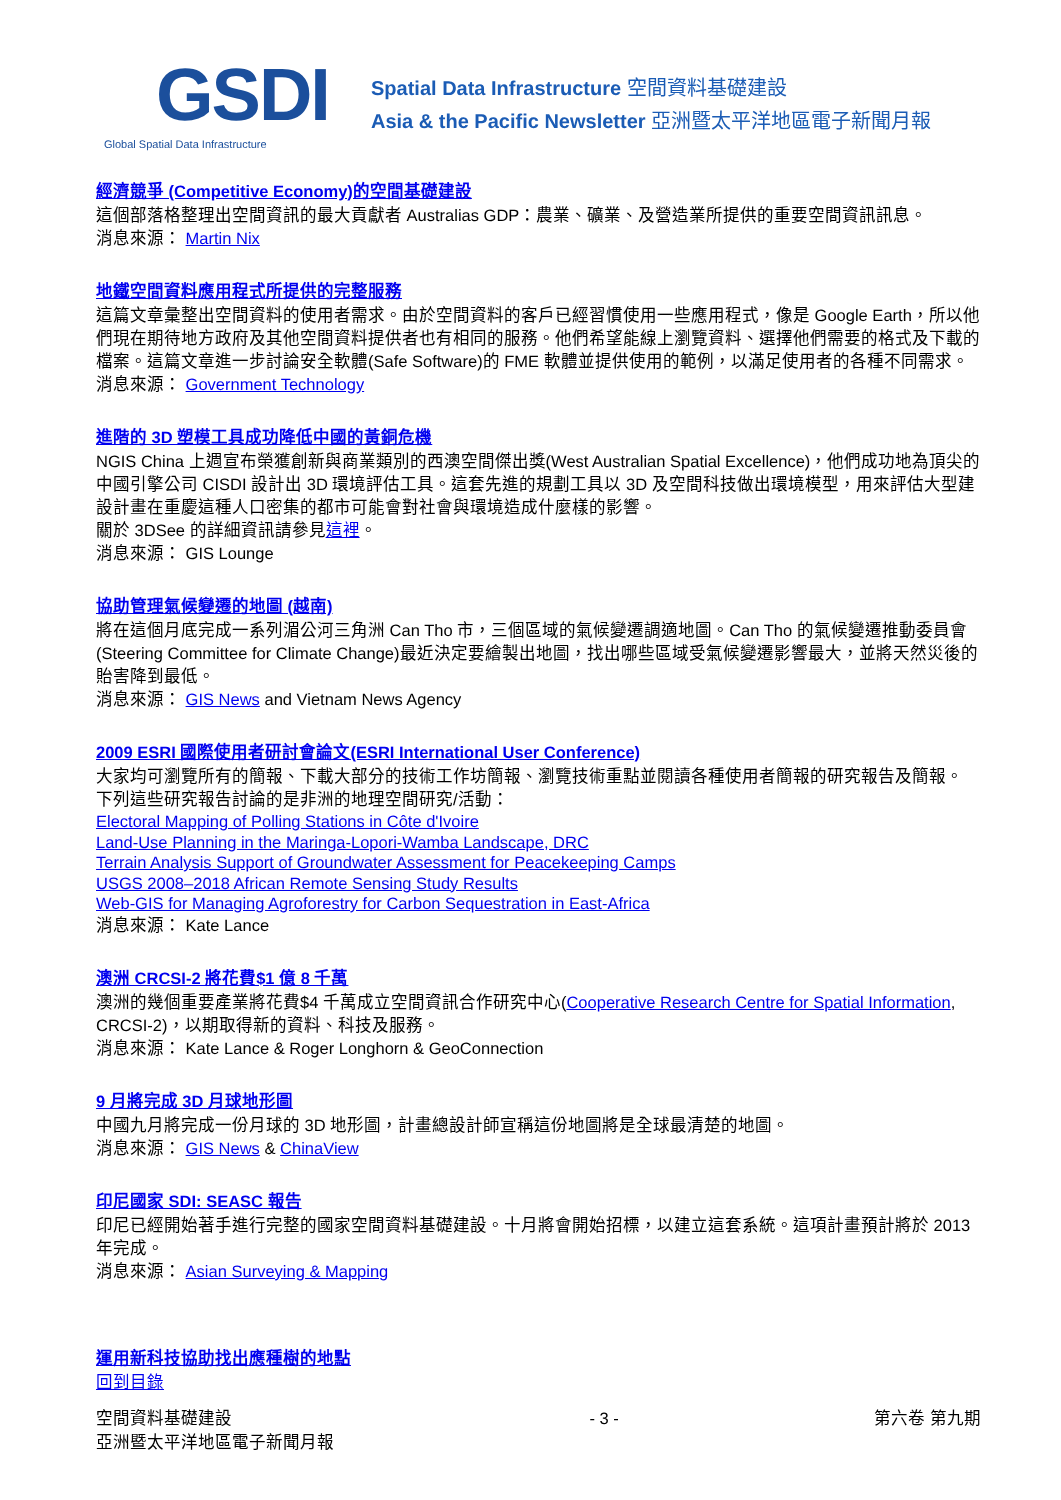GSDI
Global Spatial Data Infrastructure
Spatial Data Infrastructure 空間資料基礎建設
Asia & the Pacific Newsletter 亞洲暨太平洋地區電子新聞月報
經濟競爭 (Competitive Economy)的空間基礎建設
這個部落格整理出空間資訊的最大貢獻者 Australias GDP：農業、礦業、及營造業所提供的重要空間資訊訊息。
消息來源： Martin Nix
地鐵空間資料應用程式所提供的完整服務
這篇文章彙整出空間資料的使用者需求。由於空間資料的客戶已經習慣使用一些應用程式，像是 Google Earth，所以他們現在期待地方政府及其他空間資料提供者也有相同的服務。他們希望能線上瀏覽資料、選擇他們需要的格式及下載的檔案。這篇文章進一步討論安全軟體(Safe Software)的 FME 軟體並提供使用的範例，以滿足使用者的各種不同需求。
消息來源： Government Technology
進階的 3D 塑模工具成功降低中國的黃銅危機
NGIS China 上週宣布榮獲創新與商業類別的西澳空間傑出獎(West Australian Spatial Excellence)，他們成功地為頂尖的中國引擎公司 CISDI 設計出 3D 環境評估工具。這套先進的規劃工具以 3D 及空間科技做出環境模型，用來評估大型建設計畫在重慶這種人口密集的都市可能會對社會與環境造成什麼樣的影響。
關於 3DSee 的詳細資訊請參見這裡。
消息來源： GIS Lounge
協助管理氣候變遷的地圖 (越南)
將在這個月底完成一系列湄公河三角洲 Can Tho 市，三個區域的氣候變遷調適地圖。Can Tho 的氣候變遷推動委員會(Steering Committee for Climate Change)最近決定要繪製出地圖，找出哪些區域受氣候變遷影響最大，並將天然災後的貽害降到最低。
消息來源： GIS News and Vietnam News Agency
2009 ESRI 國際使用者研討會論文(ESRI International User Conference)
大家均可瀏覽所有的簡報、下載大部分的技術工作坊簡報、瀏覽技術重點並閱讀各種使用者簡報的研究報告及簡報。
下列這些研究報告討論的是非洲的地理空間研究/活動：
Electoral Mapping of Polling Stations in Côte d'Ivoire
Land-Use Planning in the Maringa-Lopori-Wamba Landscape, DRC
Terrain Analysis Support of Groundwater Assessment for Peacekeeping Camps
USGS 2008–2018 African Remote Sensing Study Results
Web-GIS for Managing Agroforestry for Carbon Sequestration in East-Africa
消息來源： Kate Lance
澳洲 CRCSI-2 將花費$1 億 8 千萬
澳洲的幾個重要產業將花費$4 千萬成立空間資訊合作研究中心(Cooperative Research Centre for Spatial Information, CRCSI-2)，以期取得新的資料、科技及服務。
消息來源： Kate Lance & Roger Longhorn & GeoConnection
9 月將完成 3D 月球地形圖
中國九月將完成一份月球的 3D 地形圖，計畫總設計師宣稱這份地圖將是全球最清楚的地圖。
消息來源： GIS News & ChinaView
印尼國家 SDI: SEASC 報告
印尼已經開始著手進行完整的國家空間資料基礎建設。十月將會開始招標，以建立這套系統。這項計畫預計將於 2013 年完成。
消息來源： Asian Surveying & Mapping
運用新科技協助找出應種樹的地點
回到目錄
空間資料基礎建設
亞洲暨太平洋地區電子新聞月報
- 3 - 第六卷 第九期